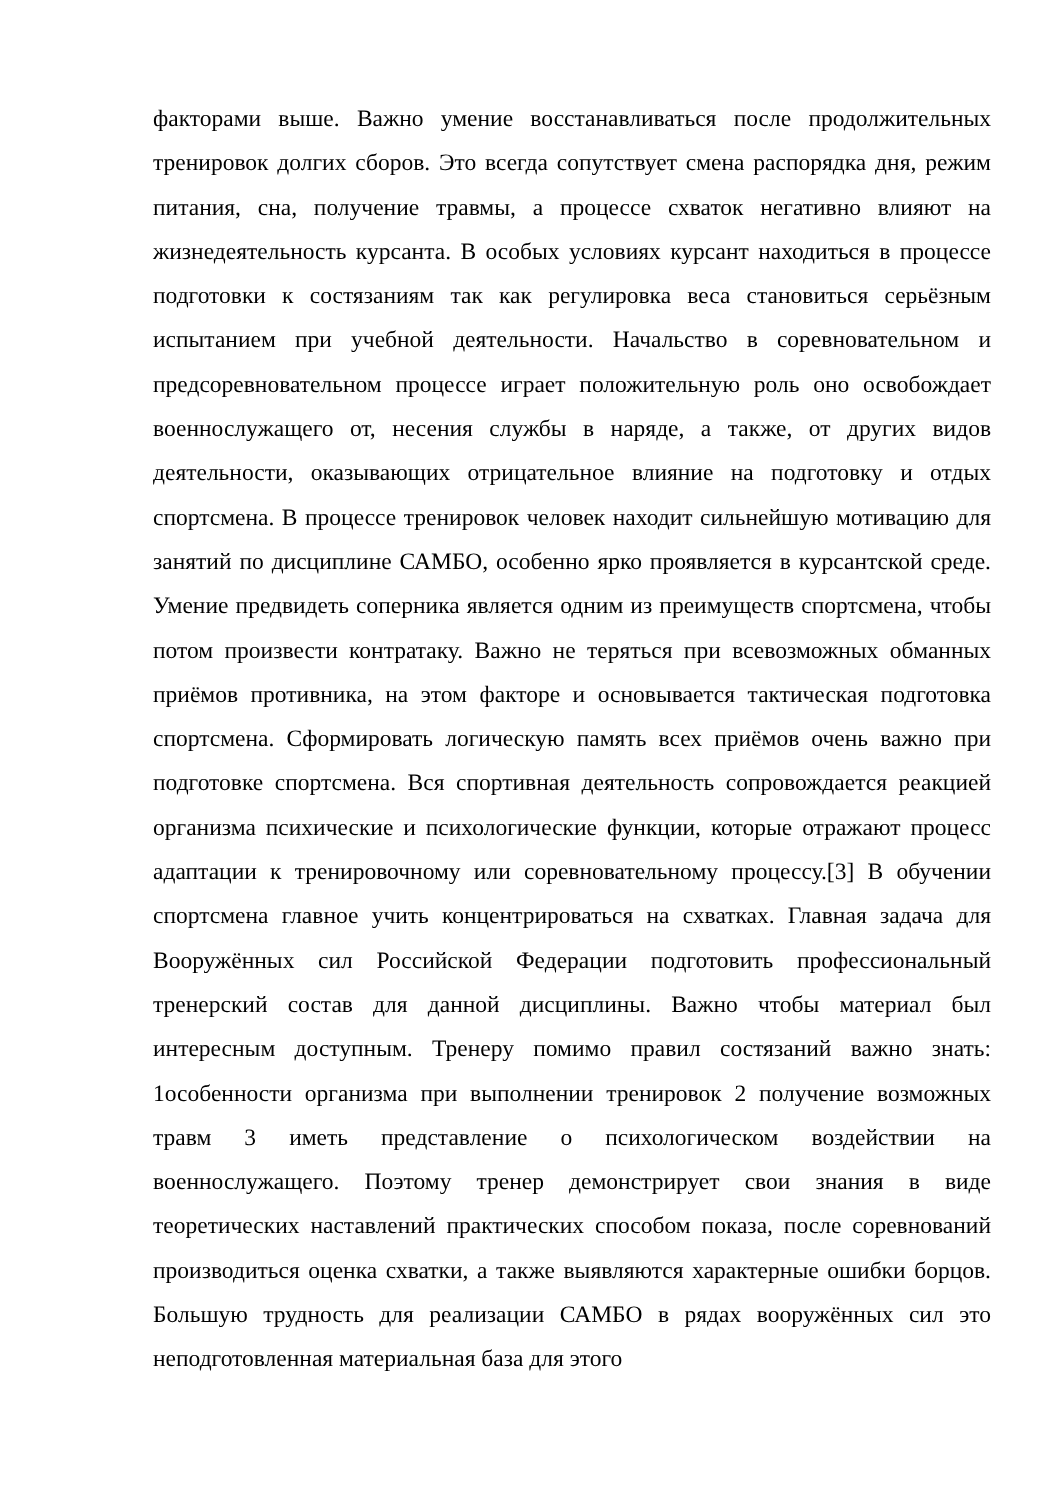факторами выше. Важно умение восстанавливаться после продолжительных тренировок долгих сборов. Это всегда сопутствует смена распорядка дня, режим питания, сна, получение травмы, а процессе схваток негативно влияют на жизнедеятельность курсанта. В особых условиях курсант находиться в процессе подготовки к состязаниям так как регулировка веса становиться серьёзным испытанием при учебной деятельности. Начальство в соревновательном и предсоревновательном процессе играет положительную роль оно освобождает военнослужащего от, несения службы в наряде, а также, от других видов деятельности, оказывающих отрицательное влияние на подготовку и отдых спортсмена. В процессе тренировок человек находит сильнейшую мотивацию для занятий по дисциплине САМБО, особенно ярко проявляется в курсантской среде. Умение предвидеть соперника является одним из преимуществ спортсмена, чтобы потом произвести контратаку. Важно не теряться при всевозможных обманных приёмов противника, на этом факторе и основывается тактическая подготовка спортсмена. Сформировать логическую память всех приёмов очень важно при подготовке спортсмена. Вся спортивная деятельность сопровождается реакцией организма психические и психологические функции, которые отражают процесс адаптации к тренировочному или соревновательному процессу.[3] В обучении спортсмена главное учить концентрироваться на схватках. Главная задача для Вооружённых сил Российской Федерации подготовить профессиональный тренерский состав для данной дисциплины. Важно чтобы материал был интересным доступным. Тренеру помимо правил состязаний важно знать: 1особенности организма при выполнении тренировок 2 получение возможных травм 3 иметь представление о психологическом воздействии на военнослужащего. Поэтому тренер демонстрирует свои знания в виде теоретических наставлений практических способом показа, после соревнований производиться оценка схватки, а также выявляются характерные ошибки борцов. Большую трудность для реализации САМБО в рядах вооружённых сил это неподготовленная материальная база для этого